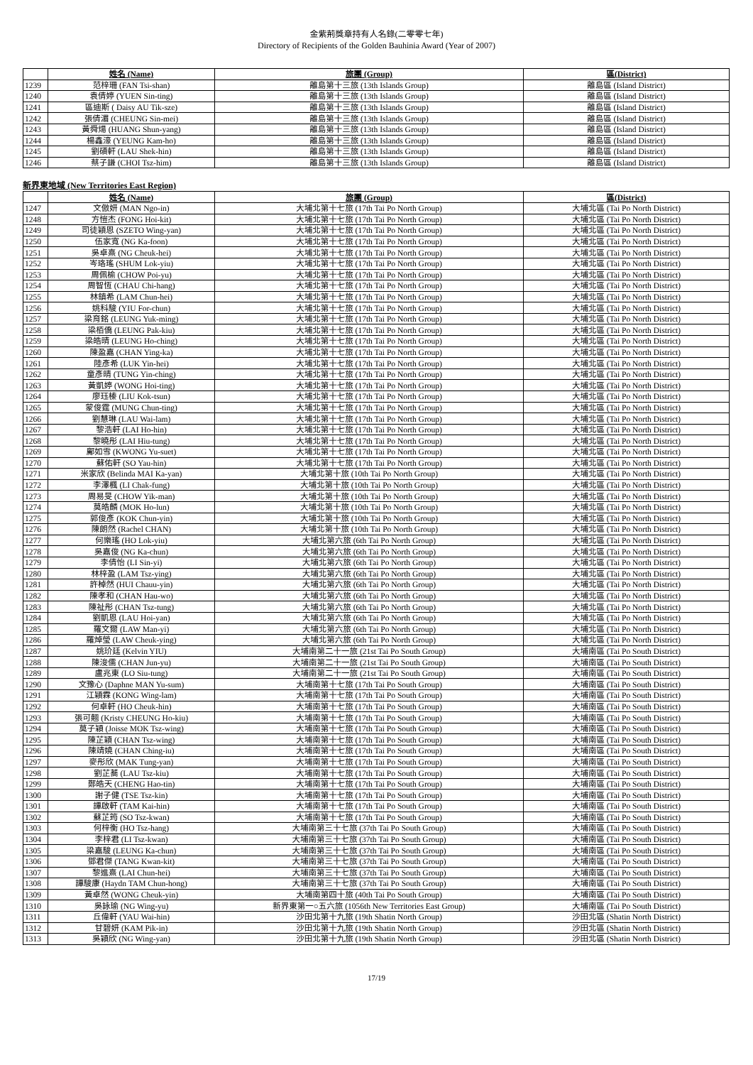金紫荊獎章持有人名錄(二零零七年)
Directory of Recipients of the Golden Bauhinia Award (Year of 2007)
| | 姓名 (Name) | 旅團 (Group) | 區(District) |
| --- | --- | --- | --- |
| 1239 | 范梓珊 (FAN Tsi-shan) | 離島第十三旅 (13th Islands Group) | 離島區 (Island District) |
| 1240 | 袁倩婷 (YUEN Sin-ting) | 離島第十三旅 (13th Islands Group) | 離島區 (Island District) |
| 1241 | 區迪斯 ( Daisy AU Tik-sze) | 離島第十三旅 (13th Islands Group) | 離島區 (Island District) |
| 1242 | 張倩湄 (CHEUNG Sin-mei) | 離島第十三旅 (13th Islands Group) | 離島區 (Island District) |
| 1243 | 黃舜煬 (HUANG Shun-yang) | 離島第十三旅 (13th Islands Group) | 離島區 (Island District) |
| 1244 | 楊鑫濠 (YEUNG Kam-ho) | 離島第十三旅 (13th Islands Group) | 離島區 (Island District) |
| 1245 | 劉碩軒 (LAU Shek-hin) | 離島第十三旅 (13th Islands Group) | 離島區 (Island District) |
| 1246 | 蔡子謙 (CHOI Tsz-him) | 離島第十三旅 (13th Islands Group) | 離島區 (Island District) |
新界東地域 (New Territories East Region)
| | 姓名 (Name) | 旅團 (Group) | 區(District) |
| --- | --- | --- | --- |
| 1247 | 文傲妍 (MAN Ngo-in) | 大埔北第十七旅 (17th Tai Po North Group) | 大埔北區 (Tai Po North District) |
| 1248 | 方愷杰 (FONG Hoi-kit) | 大埔北第十七旅 (17th Tai Po North Group) | 大埔北區 (Tai Po North District) |
| 1249 | 司徒穎恩 (SZETO Wing-yan) | 大埔北第十七旅 (17th Tai Po North Group) | 大埔北區 (Tai Po North District) |
| 1250 | 伍家寬 (NG Ka-foon) | 大埔北第十七旅 (17th Tai Po North Group) | 大埔北區 (Tai Po North District) |
| 1251 | 吳卓熹 (NG Cheuk-hei) | 大埔北第十七旅 (17th Tai Po North Group) | 大埔北區 (Tai Po North District) |
| 1252 | 岑珞瑤 (SHUM Lok-yiu) | 大埔北第十七旅 (17th Tai Po North Group) | 大埔北區 (Tai Po North District) |
| 1253 | 周佩榆 (CHOW Poi-yu) | 大埔北第十七旅 (17th Tai Po North Group) | 大埔北區 (Tai Po North District) |
| 1254 | 周智恆 (CHAU Chi-hang) | 大埔北第十七旅 (17th Tai Po North Group) | 大埔北區 (Tai Po North District) |
| 1255 | 林鎮希 (LAM Chun-hei) | 大埔北第十七旅 (17th Tai Po North Group) | 大埔北區 (Tai Po North District) |
| 1256 | 姚科駿 (YIU For-chun) | 大埔北第十七旅 (17th Tai Po North Group) | 大埔北區 (Tai Po North District) |
| 1257 | 梁育銘 (LEUNG Yuk-ming) | 大埔北第十七旅 (17th Tai Po North Group) | 大埔北區 (Tai Po North District) |
| 1258 | 梁栢僑 (LEUNG Pak-kiu) | 大埔北第十七旅 (17th Tai Po North Group) | 大埔北區 (Tai Po North District) |
| 1259 | 梁皓晴 (LEUNG Ho-ching) | 大埔北第十七旅 (17th Tai Po North Group) | 大埔北區 (Tai Po North District) |
| 1260 | 陳盈嘉 (CHAN Ying-ka) | 大埔北第十七旅 (17th Tai Po North Group) | 大埔北區 (Tai Po North District) |
| 1261 | 陸彥希 (LUK Yin-hei) | 大埔北第十七旅 (17th Tai Po North Group) | 大埔北區 (Tai Po North District) |
| 1262 | 童彥晴 (TUNG Yin-ching) | 大埔北第十七旅 (17th Tai Po North Group) | 大埔北區 (Tai Po North District) |
| 1263 | 黃凱婷 (WONG Hoi-ting) | 大埔北第十七旅 (17th Tai Po North Group) | 大埔北區 (Tai Po North District) |
| 1264 | 廖珏榛 (LIU Kok-tsun) | 大埔北第十七旅 (17th Tai Po North Group) | 大埔北區 (Tai Po North District) |
| 1265 | 蒙俊霆 (MUNG Chun-ting) | 大埔北第十七旅 (17th Tai Po North Group) | 大埔北區 (Tai Po North District) |
| 1266 | 劉慧琳 (LAU Wai-lam) | 大埔北第十七旅 (17th Tai Po North Group) | 大埔北區 (Tai Po North District) |
| 1267 | 黎浩軒 (LAI Ho-hin) | 大埔北第十七旅 (17th Tai Po North Group) | 大埔北區 (Tai Po North District) |
| 1268 | 黎曉彤 (LAI Hiu-tung) | 大埔北第十七旅 (17th Tai Po North Group) | 大埔北區 (Tai Po North District) |
| 1269 | 鄺如雪 (KWONG Yu-suet) | 大埔北第十七旅 (17th Tai Po North Group) | 大埔北區 (Tai Po North District) |
| 1270 | 蘇佑軒 (SO Yau-hin) | 大埔北第十七旅 (17th Tai Po North Group) | 大埔北區 (Tai Po North District) |
| 1271 | 米家欣 (Belinda MAI Ka-yan) | 大埔北第十旅 (10th Tai Po North Group) | 大埔北區 (Tai Po North District) |
| 1272 | 李澤楓 (LI Chak-fung) | 大埔北第十旅 (10th Tai Po North Group) | 大埔北區 (Tai Po North District) |
| 1273 | 周易旻 (CHOW Yik-man) | 大埔北第十旅 (10th Tai Po North Group) | 大埔北區 (Tai Po North District) |
| 1274 | 莫皓麟 (MOK Ho-lun) | 大埔北第十旅 (10th Tai Po North Group) | 大埔北區 (Tai Po North District) |
| 1275 | 郭俊彥 (KOK Chun-yin) | 大埔北第十旅 (10th Tai Po North Group) | 大埔北區 (Tai Po North District) |
| 1276 | 陳朗然 (Rachel CHAN) | 大埔北第十旅 (10th Tai Po North Group) | 大埔北區 (Tai Po North District) |
| 1277 | 何樂瑤 (HO Lok-yiu) | 大埔北第六旅 (6th Tai Po North Group) | 大埔北區 (Tai Po North District) |
| 1278 | 吳嘉俊 (NG Ka-chun) | 大埔北第六旅 (6th Tai Po North Group) | 大埔北區 (Tai Po North District) |
| 1279 | 李倩怡 (LI Sin-yi) | 大埔北第六旅 (6th Tai Po North Group) | 大埔北區 (Tai Po North District) |
| 1280 | 林梓盈 (LAM Tsz-ying) | 大埔北第六旅 (6th Tai Po North Group) | 大埔北區 (Tai Po North District) |
| 1281 | 許棹然 (HUI Chauu-yin) | 大埔北第六旅 (6th Tai Po North Group) | 大埔北區 (Tai Po North District) |
| 1282 | 陳孝和 (CHAN Hau-wo) | 大埔北第六旅 (6th Tai Po North Group) | 大埔北區 (Tai Po North District) |
| 1283 | 陳祉彤 (CHAN Tsz-tung) | 大埔北第六旅 (6th Tai Po North Group) | 大埔北區 (Tai Po North District) |
| 1284 | 劉凱恩 (LAU Hoi-yan) | 大埔北第六旅 (6th Tai Po North Group) | 大埔北區 (Tai Po North District) |
| 1285 | 羅文爾 (LAW Man-yi) | 大埔北第六旅 (6th Tai Po North Group) | 大埔北區 (Tai Po North District) |
| 1286 | 羅焯瑩 (LAW Cheuk-ying) | 大埔北第六旅 (6th Tai Po North Group) | 大埔北區 (Tai Po North District) |
| 1287 | 姚玠廷 (Kelvin YIU) | 大埔南第二十一旅 (21st Tai Po South Group) | 大埔南區 (Tai Po South District) |
| 1288 | 陳浚儒 (CHAN Jun-yu) | 大埔南第二十一旅 (21st Tai Po South Group) | 大埔南區 (Tai Po South District) |
| 1289 | 盧兆東 (LO Siu-tung) | 大埔南第二十一旅 (21st Tai Po South Group) | 大埔南區 (Tai Po South District) |
| 1290 | 文豫心 (Daphne MAN Yu-sum) | 大埔南第十七旅 (17th Tai Po South Group) | 大埔南區 (Tai Po South District) |
| 1291 | 江穎霖 (KONG Wing-lam) | 大埔南第十七旅 (17th Tai Po South Group) | 大埔南區 (Tai Po South District) |
| 1292 | 何卓軒 (HO Cheuk-hin) | 大埔南第十七旅 (17th Tai Po South Group) | 大埔南區 (Tai Po South District) |
| 1293 | 張可翹 (Kristy CHEUNG Ho-kiu) | 大埔南第十七旅 (17th Tai Po South Group) | 大埔南區 (Tai Po South District) |
| 1294 | 莫子穎 (Joisse MOK Tsz-wing) | 大埔南第十七旅 (17th Tai Po South Group) | 大埔南區 (Tai Po South District) |
| 1295 | 陳芷穎 (CHAN Tsz-wing) | 大埔南第十七旅 (17th Tai Po South Group) | 大埔南區 (Tai Po South District) |
| 1296 | 陳靖嬈 (CHAN Ching-iu) | 大埔南第十七旅 (17th Tai Po South Group) | 大埔南區 (Tai Po South District) |
| 1297 | 麥彤欣 (MAK Tung-yan) | 大埔南第十七旅 (17th Tai Po South Group) | 大埔南區 (Tai Po South District) |
| 1298 | 劉芷蕎 (LAU Tsz-kiu) | 大埔南第十七旅 (17th Tai Po South Group) | 大埔南區 (Tai Po South District) |
| 1299 | 鄭皓天 (CHENG Hao-tin) | 大埔南第十七旅 (17th Tai Po South Group) | 大埔南區 (Tai Po South District) |
| 1300 | 謝子健 (TSE Tsz-kin) | 大埔南第十七旅 (17th Tai Po South Group) | 大埔南區 (Tai Po South District) |
| 1301 | 譚啟軒 (TAM Kai-hin) | 大埔南第十七旅 (17th Tai Po South Group) | 大埔南區 (Tai Po South District) |
| 1302 | 蘇芷筠 (SO Tsz-kwan) | 大埔南第十七旅 (17th Tai Po South Group) | 大埔南區 (Tai Po South District) |
| 1303 | 何梓衡 (HO Tsz-hang) | 大埔南第三十七旅 (37th Tai Po South Group) | 大埔南區 (Tai Po South District) |
| 1304 | 李梓君 (LI Tsz-kwan) | 大埔南第三十七旅 (37th Tai Po South Group) | 大埔南區 (Tai Po South District) |
| 1305 | 梁嘉駿 (LEUNG Ka-chun) | 大埔南第三十七旅 (37th Tai Po South Group) | 大埔南區 (Tai Po South District) |
| 1306 | 鄧君傑 (TANG Kwan-kit) | 大埔南第三十七旅 (37th Tai Po South Group) | 大埔南區 (Tai Po South District) |
| 1307 | 黎進熹 (LAI Chun-hei) | 大埔南第三十七旅 (37th Tai Po South Group) | 大埔南區 (Tai Po South District) |
| 1308 | 譚駿康 (Haydn TAM Chun-hong) | 大埔南第三十七旅 (37th Tai Po South Group) | 大埔南區 (Tai Po South District) |
| 1309 | 黃卓然 (WONG Cheuk-yin) | 大埔南第四十旅 (40th Tai Po South Group) | 大埔南區 (Tai Po South District) |
| 1310 | 吳詠瑜 (NG Wing-yu) | 新界東第一○五六旅 (1056th New Territories East Group) | 大埔南區 (Tai Po South District) |
| 1311 | 丘偉軒 (YAU Wai-hin) | 沙田北第十九旅 (19th Shatin North Group) | 沙田北區 (Shatin North District) |
| 1312 | 甘碧妍 (KAM Pik-in) | 沙田北第十九旅 (19th Shatin North Group) | 沙田北區 (Shatin North District) |
| 1313 | 吳穎欣 (NG Wing-yan) | 沙田北第十九旅 (19th Shatin North Group) | 沙田北區 (Shatin North District) |
17/19